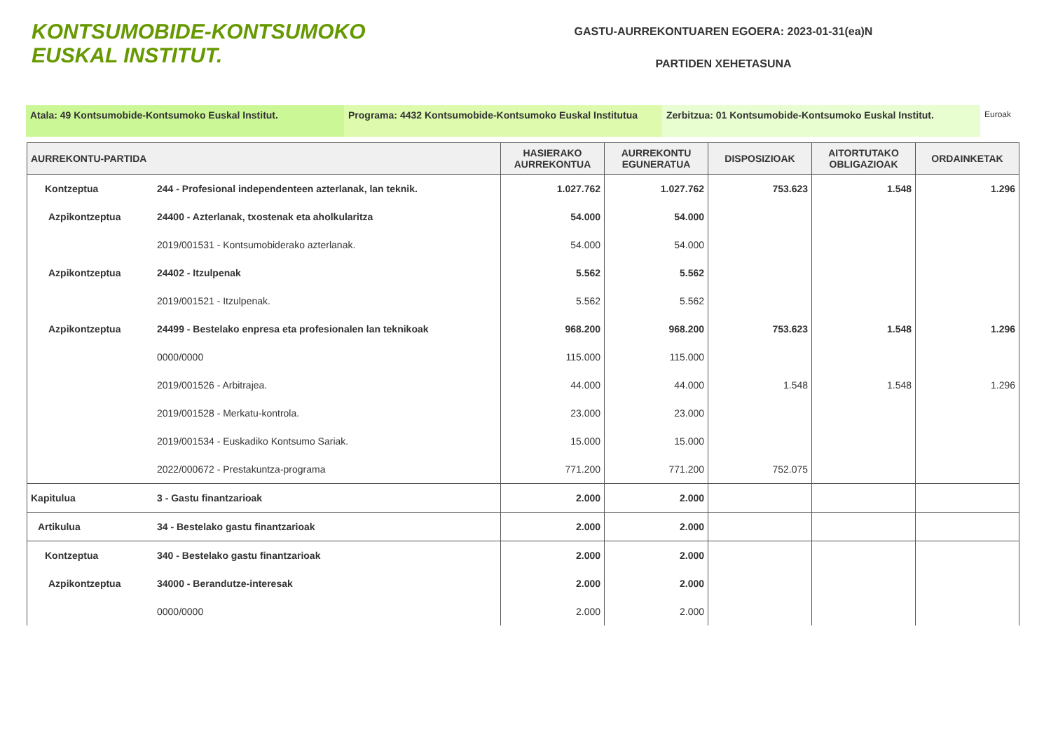KONTSUMOBIDE-KONTSUMOKO EUSKAL INSTITUT.
GASTU-AURREKONTUAREN EGOERA: 2023-01-31(ea)N
PARTIDEN XEHETASUNA
Atala: 49 Kontsumobide-Kontsumoko Euskal Institut. Programa: 4432 Kontsumobide-Kontsumoko Euskal Institutua
Zerbitzua: 01 Kontsumobide-Kontsumoko Euskal Institut.
Euroak
| AURREKONTU-PARTIDA | | HASIERAKO AURREKONTUA | AURREKONTU EGUNERATUA | DISPOSIZIOAK | AITORTUTAKO OBLIGAZIOAK | ORDAINKETAK |
| --- | --- | --- | --- | --- | --- | --- |
| Kontzeptua | 244 - Profesional independenteen azterlanak, lan teknik. | 1.027.762 | 1.027.762 | 753.623 | 1.548 | 1.296 |
| Azpikontzeptua | 24400 - Azterlanak, txostenak eta aholkularitza | 54.000 | 54.000 | | | |
| | 2019/001531 - Kontsumobiderako azterlanak. | 54.000 | 54.000 | | | |
| Azpikontzeptua | 24402 - Itzulpenak | 5.562 | 5.562 | | | |
| | 2019/001521 - Itzulpenak. | 5.562 | 5.562 | | | |
| Azpikontzeptua | 24499 - Bestelako enpresa eta profesionalen lan teknikoak | 968.200 | 968.200 | 753.623 | 1.548 | 1.296 |
| | 0000/0000 | 115.000 | 115.000 | | | |
| | 2019/001526 - Arbitrajea. | 44.000 | 44.000 | 1.548 | 1.548 | 1.296 |
| | 2019/001528 - Merkatu-kontrola. | 23.000 | 23.000 | | | |
| | 2019/001534 - Euskadiko Kontsumo Sariak. | 15.000 | 15.000 | | | |
| | 2022/000672 - Prestakuntza-programa | 771.200 | 771.200 | 752.075 | | |
| Kapitulua | 3 - Gastu finantzarioak | 2.000 | 2.000 | | | |
| Artikulua | 34 - Bestelako gastu finantzarioak | 2.000 | 2.000 | | | |
| Kontzeptua | 340 - Bestelako gastu finantzarioak | 2.000 | 2.000 | | | |
| Azpikontzeptua | 34000 - Berandutze-interesak | 2.000 | 2.000 | | | |
| | 0000/0000 | 2.000 | 2.000 | | | |